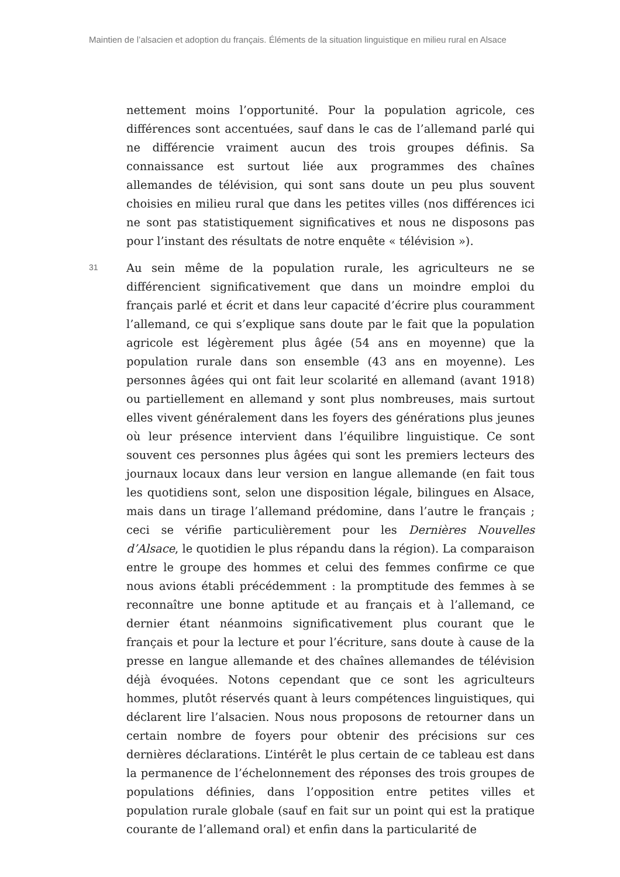Maintien de l’alsacien et adoption du français. Éléments de la situation linguistique en milieu rural en Alsace
nettement moins l’opportunité. Pour la population agricole, ces différences sont accentuées, sauf dans le cas de l’allemand parlé qui ne différencie vraiment aucun des trois groupes définis. Sa connaissance est surtout liée aux programmes des chaînes allemandes de télévision, qui sont sans doute un peu plus souvent choisies en milieu rural que dans les petites villes (nos différences ici ne sont pas statistiquement significatives et nous ne disposons pas pour l’instant des résultats de notre enquête « télévision »).
31
Au sein même de la population rurale, les agriculteurs ne se différencient significativement que dans un moindre emploi du français parlé et écrit et dans leur capacité d’écrire plus couramment l’allemand, ce qui s’explique sans doute par le fait que la population agricole est légèrement plus âgée (54 ans en moyenne) que la population rurale dans son ensemble (43 ans en moyenne). Les personnes âgées qui ont fait leur scolarité en allemand (avant 1918) ou partiellement en allemand y sont plus nombreuses, mais surtout elles vivent généralement dans les foyers des générations plus jeunes où leur présence intervient dans l’équilibre linguistique. Ce sont souvent ces personnes plus âgées qui sont les premiers lecteurs des journaux locaux dans leur version en langue allemande (en fait tous les quotidiens sont, selon une disposition légale, bilingues en Alsace, mais dans un tirage l’allemand prédomine, dans l’autre le français ; ceci se vérifie particulièrement pour les Dernières Nouvelles d’Alsace, le quotidien le plus répandu dans la région). La comparaison entre le groupe des hommes et celui des femmes confirme ce que nous avions établi précédemment : la promptitude des femmes à se reconnaître une bonne aptitude et au français et à l’allemand, ce dernier étant néanmoins significativement plus courant que le français et pour la lecture et pour l’écriture, sans doute à cause de la presse en langue allemande et des chaînes allemandes de télévision déjà évoquées. Notons cependant que ce sont les agriculteurs hommes, plutôt réservés quant à leurs compétences linguistiques, qui déclarent lire l’alsacien. Nous nous proposons de retourner dans un certain nombre de foyers pour obtenir des précisions sur ces dernières déclarations. L’intérêt le plus certain de ce tableau est dans la permanence de l’échelonnement des réponses des trois groupes de populations définies, dans l’opposition entre petites villes et population rurale globale (sauf en fait sur un point qui est la pratique courante de l’allemand oral) et enfin dans la particularité de